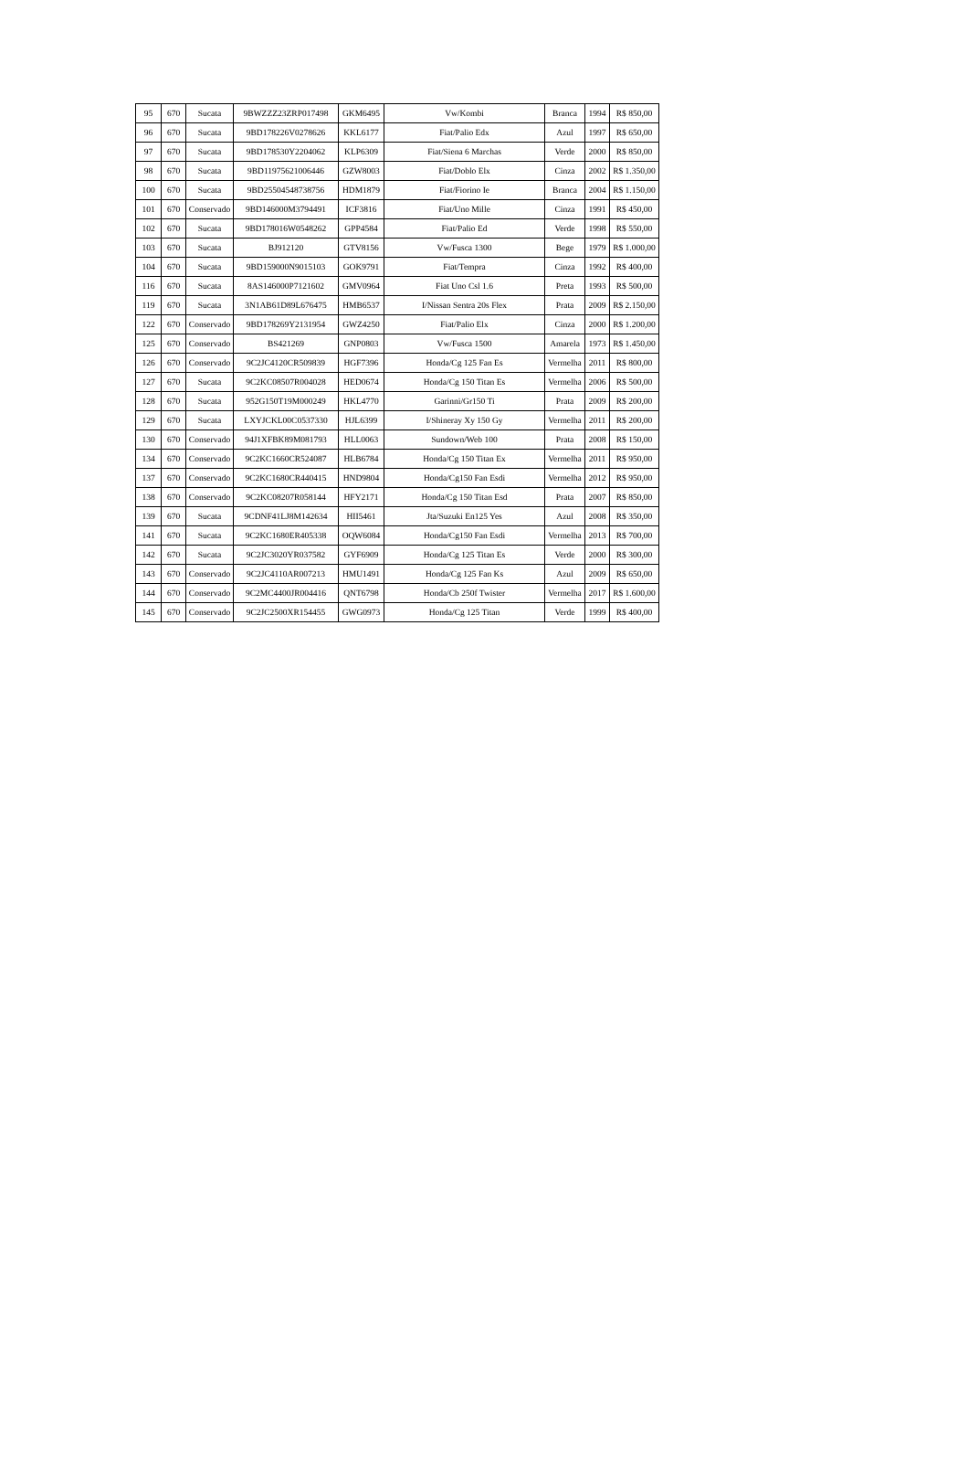| 95 | 670 | Sucata | 9BWZZZ23ZRP017498 | GKM6495 | Vw/Kombi | Branca | 1994 | R$ 850,00 |
| 96 | 670 | Sucata | 9BD178226V0278626 | KKL6177 | Fiat/Palio Edx | Azul | 1997 | R$ 650,00 |
| 97 | 670 | Sucata | 9BD178530Y2204062 | KLP6309 | Fiat/Siena 6 Marchas | Verde | 2000 | R$ 850,00 |
| 98 | 670 | Sucata | 9BD11975621006446 | GZW8003 | Fiat/Doblo Elx | Cinza | 2002 | R$ 1.350,00 |
| 100 | 670 | Sucata | 9BD25504548738756 | HDM1879 | Fiat/Fiorino Ie | Branca | 2004 | R$ 1.150,00 |
| 101 | 670 | Conservado | 9BD146000M3794491 | ICF3816 | Fiat/Uno Mille | Cinza | 1991 | R$ 450,00 |
| 102 | 670 | Sucata | 9BD178016W0548262 | GPP4584 | Fiat/Palio Ed | Verde | 1998 | R$ 550,00 |
| 103 | 670 | Sucata | BJ912120 | GTV8156 | Vw/Fusca 1300 | Bege | 1979 | R$ 1.000,00 |
| 104 | 670 | Sucata | 9BD159000N9015103 | GOK9791 | Fiat/Tempra | Cinza | 1992 | R$ 400,00 |
| 116 | 670 | Sucata | 8AS146000P7121602 | GMV0964 | Fiat Uno Csl 1.6 | Preta | 1993 | R$ 500,00 |
| 119 | 670 | Sucata | 3N1AB61D89L676475 | HMB6537 | I/Nissan Sentra 20s Flex | Prata | 2009 | R$ 2.150,00 |
| 122 | 670 | Conservado | 9BD178269Y2131954 | GWZ4250 | Fiat/Palio Elx | Cinza | 2000 | R$ 1.200,00 |
| 125 | 670 | Conservado | BS421269 | GNP0803 | Vw/Fusca 1500 | Amarela | 1973 | R$ 1.450,00 |
| 126 | 670 | Conservado | 9C2JC4120CR509839 | HGF7396 | Honda/Cg 125 Fan Es | Vermelha | 2011 | R$ 800,00 |
| 127 | 670 | Sucata | 9C2KC08507R004028 | HED0674 | Honda/Cg 150 Titan Es | Vermelha | 2006 | R$ 500,00 |
| 128 | 670 | Sucata | 952G150T19M000249 | HKL4770 | Garinni/Gr150 Ti | Prata | 2009 | R$ 200,00 |
| 129 | 670 | Sucata | LXYJCKL00C0537330 | HJL6399 | I/Shineray Xy 150 Gy | Vermelha | 2011 | R$ 200,00 |
| 130 | 670 | Conservado | 94J1XFBK89M081793 | HLL0063 | Sundown/Web 100 | Prata | 2008 | R$ 150,00 |
| 134 | 670 | Conservado | 9C2KC1660CR524087 | HLB6784 | Honda/Cg 150 Titan Ex | Vermelha | 2011 | R$ 950,00 |
| 137 | 670 | Conservado | 9C2KC1680CR440415 | HND9804 | Honda/Cg150 Fan Esdi | Vermelha | 2012 | R$ 950,00 |
| 138 | 670 | Conservado | 9C2KC08207R058144 | HFY2171 | Honda/Cg 150 Titan Esd | Prata | 2007 | R$ 850,00 |
| 139 | 670 | Sucata | 9CDNF41LJ8M142634 | HII5461 | Jta/Suzuki En125 Yes | Azul | 2008 | R$ 350,00 |
| 141 | 670 | Sucata | 9C2KC1680ER405338 | OQW6084 | Honda/Cg150 Fan Esdi | Vermelha | 2013 | R$ 700,00 |
| 142 | 670 | Sucata | 9C2JC3020YR037582 | GYF6909 | Honda/Cg 125 Titan Es | Verde | 2000 | R$ 300,00 |
| 143 | 670 | Conservado | 9C2JC4110AR007213 | HMU1491 | Honda/Cg 125 Fan Ks | Azul | 2009 | R$ 650,00 |
| 144 | 670 | Conservado | 9C2MC4400JR004416 | QNT6798 | Honda/Cb 250f Twister | Vermelha | 2017 | R$ 1.600,00 |
| 145 | 670 | Conservado | 9C2JC2500XR154455 | GWG0973 | Honda/Cg 125 Titan | Verde | 1999 | R$ 400,00 |